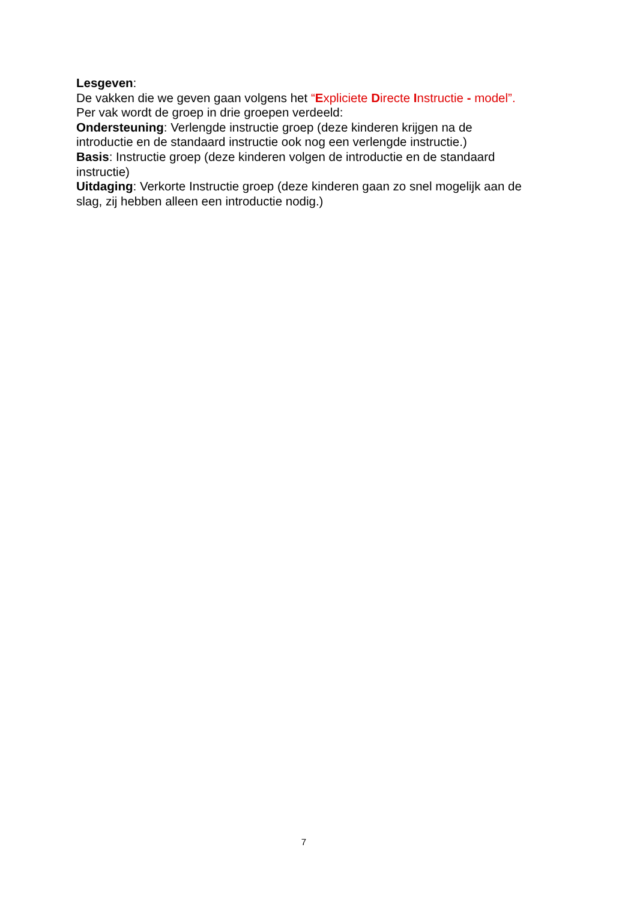Lesgeven:
De vakken die we geven gaan volgens het “Expliciete Directe Instructie - model”.
Per vak wordt de groep in drie groepen verdeeld:
Ondersteuning: Verlengde instructie groep (deze kinderen krijgen na de introductie en de standaard instructie ook nog een verlengde instructie.)
Basis: Instructie groep (deze kinderen volgen de introductie en de standaard instructie)
Uitdaging: Verkorte Instructie groep (deze kinderen gaan zo snel mogelijk aan de slag, zij hebben alleen een introductie nodig.)
7